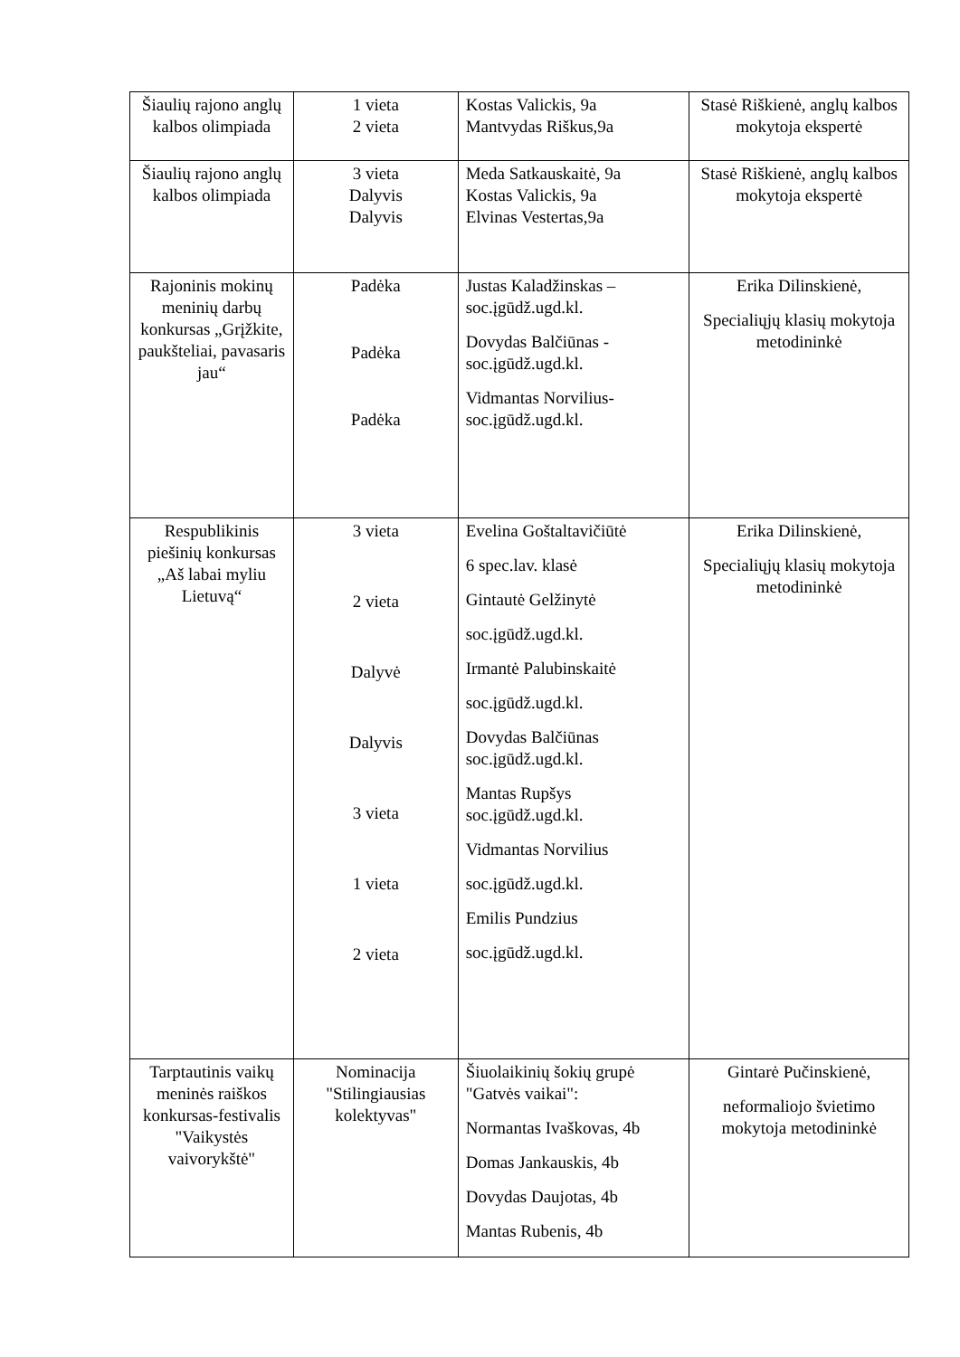| Šiaulių rajono anglų kalbos olimpiada | 1 vieta 2 vieta | Kostas Valickis, 9a Mantvydas Riškus,9a | Stasė Riškienė, anglų kalbos mokytoja ekspertė |
| Šiaulių rajono anglų kalbos olimpiada | 3 vieta Dalyvis Dalyvis | Meda Satkauskaitė, 9a Kostas Valickis, 9a Elvinas Vestertas,9a | Stasė Riškienė, anglų kalbos mokytoja ekspertė |
| Rajoninis mokinų meninių darbų konkursas „Grįžkite, paukšteliai, pavasaris jau“ | Padėka Padėka Padėka | Justas Kaladžinskas – soc.įgūdž.ugd.kl. Dovydas Balčiūnas - soc.įgūdž.ugd.kl. Vidmantas Norvilius-soc.įgūdž.ugd.kl. | Erika Dilinskienė, Specialiųjų klasių mokytoja metodininkė |
| Respublikinis piešinių konkursas „Aš labai myliu Lietuvą“ | 3 vieta 2 vieta Dalyvė Dalyvis 3 vieta 1 vieta 2 vieta | Evelina Goštaltavičiūtė 6 spec.lav. klasė Gintautė Gelžinytė soc.įgūdž.ugd.kl. Irmantė Palubinskaitė soc.įgūdž.ugd.kl. Dovydas Balčiūnas soc.įgūdž.ugd.kl. Mantas Rupšys soc.įgūdž.ugd.kl. Vidmantas Norvilius soc.įgūdž.ugd.kl. Emilis Pundzius soc.įgūdž.ugd.kl. | Erika Dilinskienė, Specialiųjų klasių mokytoja metodininkė |
| Tarptautinis vaikų meninės raiškos konkursas-festivalis "Vaikystės vaivorykštė" | Nominacija "Stilingiausias kolektyvas" | Šiuolaikinių šokių grupė "Gatvės vaikai": Normantas Ivaškovas, 4b Domas Jankauskis, 4b Dovydas Daujotas, 4b Mantas Rubenis, 4b | Gintarė Pučinskienė, neformaliojo švietimo mokytoja metodininkė |